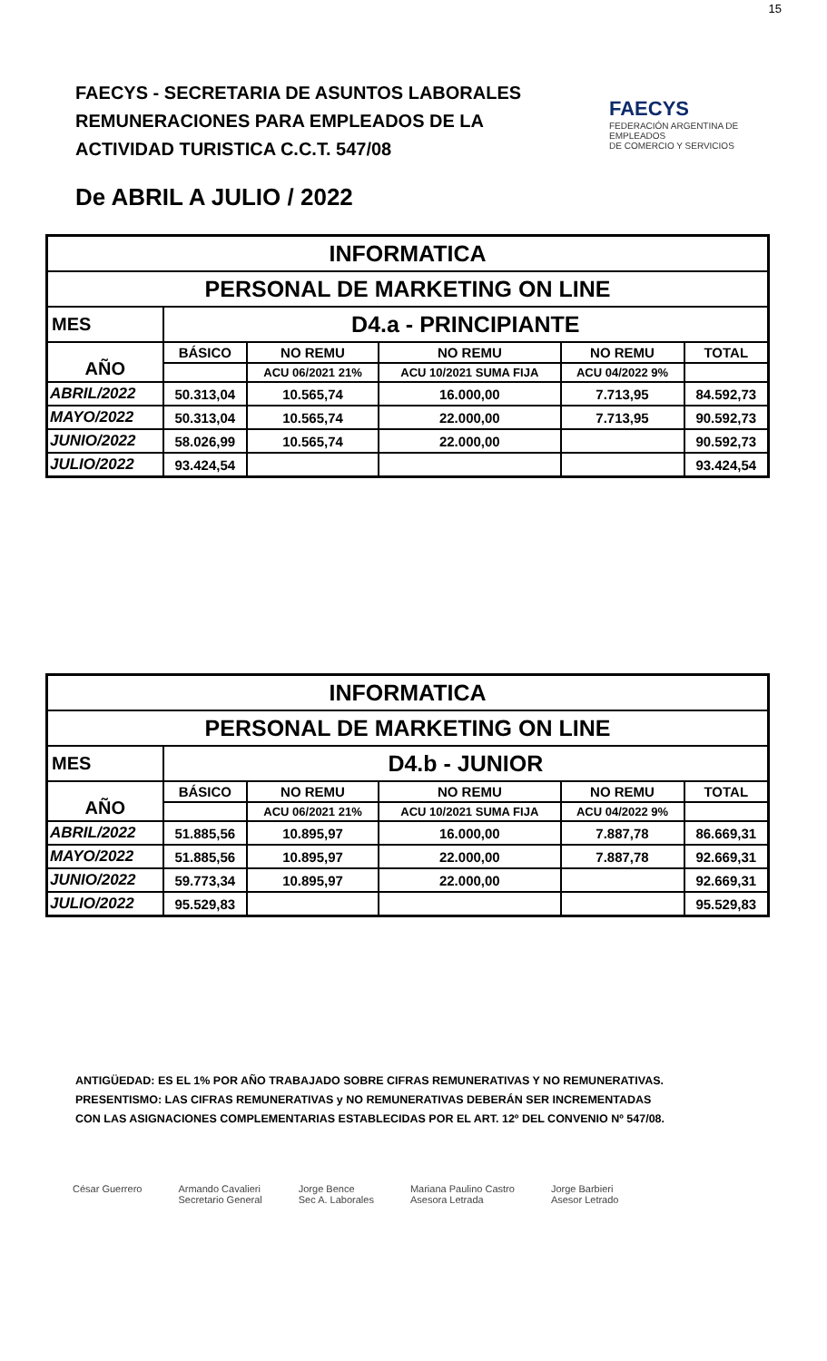15
FAECYS - SECRETARIA DE ASUNTOS LABORALES
REMUNERACIONES PARA EMPLEADOS DE LA
ACTIVIDAD TURISTICA C.C.T. 547/08
FAECYS
FEDERACIÓN ARGENTINA DE EMPLEADOS
DE COMERCIO Y SERVICIOS
De ABRIL A JULIO / 2022
| INFORMATICA | | | | | |
| PERSONAL DE MARKETING ON LINE | | | | | |
| MES | D4.a - PRINCIPIANTE | | | | |
| AÑO | BÁSICO | NO REMU | NO REMU | NO REMU | TOTAL |
| | | ACU 06/2021 21% | ACU 10/2021 SUMA FIJA | ACU 04/2022 9% | |
| ABRIL/2022 | 50.313,04 | 10.565,74 | 16.000,00 | 7.713,95 | 84.592,73 |
| MAYO/2022 | 50.313,04 | 10.565,74 | 22.000,00 | 7.713,95 | 90.592,73 |
| JUNIO/2022 | 58.026,99 | 10.565,74 | 22.000,00 | | 90.592,73 |
| JULIO/2022 | 93.424,54 | | | | 93.424,54 |
| INFORMATICA | | | | | |
| PERSONAL DE MARKETING ON LINE | | | | | |
| MES | D4.b - JUNIOR | | | | |
| AÑO | BÁSICO | NO REMU | NO REMU | NO REMU | TOTAL |
| | | ACU 06/2021 21% | ACU 10/2021 SUMA FIJA | ACU 04/2022 9% | |
| ABRIL/2022 | 51.885,56 | 10.895,97 | 16.000,00 | 7.887,78 | 86.669,31 |
| MAYO/2022 | 51.885,56 | 10.895,97 | 22.000,00 | 7.887,78 | 92.669,31 |
| JUNIO/2022 | 59.773,34 | 10.895,97 | 22.000,00 | | 92.669,31 |
| JULIO/2022 | 95.529,83 | | | | 95.529,83 |
ANTIGÜEDAD: ES EL 1% POR AÑO TRABAJADO SOBRE CIFRAS REMUNERATIVAS Y NO REMUNERATIVAS.
PRESENTISMO: LAS CIFRAS REMUNERATIVAS y NO REMUNERATIVAS DEBERÁN SER INCREMENTADAS
CON LAS ASIGNACIONES COMPLEMENTARIAS ESTABLECIDAS POR EL ART. 12º DEL CONVENIO Nº 547/08.
César Guerrero Armando Cavalieri
Secretario General
Jorge Bence
Sec A. Laborales
Mariana Paulino Castro
Asesora Letrada
Jorge Barbieri
Asesor Letrado